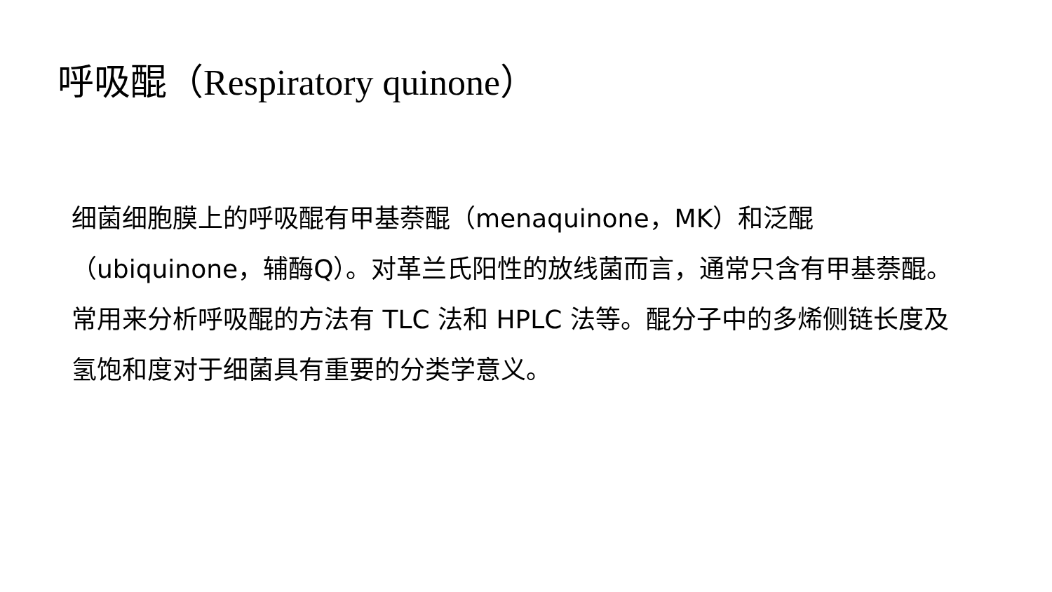呼吸醌（Respiratory quinone）
细菌细胞膜上的呼吸醌有甲基萘醌（menaquinone，MK）和泛醌（ubiquinone，辅酶Q）。对革兰氏阳性的放线菌而言，通常只含有甲基萘醌。常用来分析呼吸醌的方法有 TLC 法和 HPLC 法等。醌分子中的多烯侧链长度及氢饱和度对于细菌具有重要的分类学意义。